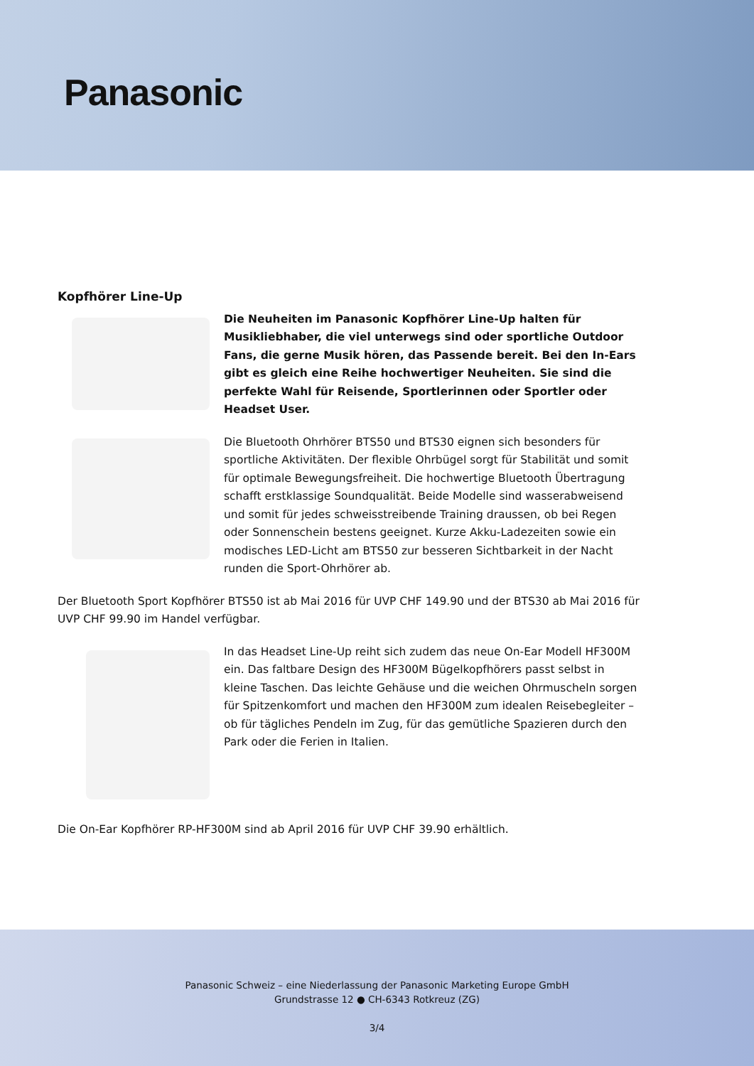Panasonic
Kopfhörer Line-Up
Die Neuheiten im Panasonic Kopfhörer Line-Up halten für Musikliebhaber, die viel unterwegs sind oder sportliche Outdoor Fans, die gerne Musik hören, das Passende bereit. Bei den In-Ears gibt es gleich eine Reihe hochwertiger Neuheiten. Sie sind die perfekte Wahl für Reisende, Sportlerinnen oder Sportler oder Headset User.
Die Bluetooth Ohrhörer BTS50 und BTS30 eignen sich besonders für sportliche Aktivitäten. Der flexible Ohrbügel sorgt für Stabilität und somit für optimale Bewegungsfreiheit. Die hochwertige Bluetooth Übertragung schafft erstklassige Soundqualität. Beide Modelle sind wasserabweisend und somit für jedes schweisstreibende Training draussen, ob bei Regen oder Sonnenschein bestens geeignet. Kurze Akku-Ladezeiten sowie ein modisches LED-Licht am BTS50 zur besseren Sichtbarkeit in der Nacht runden die Sport-Ohrhörer ab.
Der Bluetooth Sport Kopfhörer BTS50 ist ab Mai 2016 für UVP CHF 149.90 und der BTS30 ab Mai 2016 für UVP CHF 99.90 im Handel verfügbar.
In das Headset Line-Up reiht sich zudem das neue On-Ear Modell HF300M ein. Das faltbare Design des HF300M Bügelkopfhörers passt selbst in kleine Taschen. Das leichte Gehäuse und die weichen Ohrmuscheln sorgen für Spitzenkomfort und machen den HF300M zum idealen Reisebegleiter – ob für tägliches Pendeln im Zug, für das gemütliche Spazieren durch den Park oder die Ferien in Italien.
Die On-Ear Kopfhörer RP-HF300M sind ab April 2016 für UVP CHF 39.90 erhältlich.
Panasonic Schweiz – eine Niederlassung der Panasonic Marketing Europe GmbH
Grundstrasse 12 ● CH-6343 Rotkreuz (ZG)
3/4